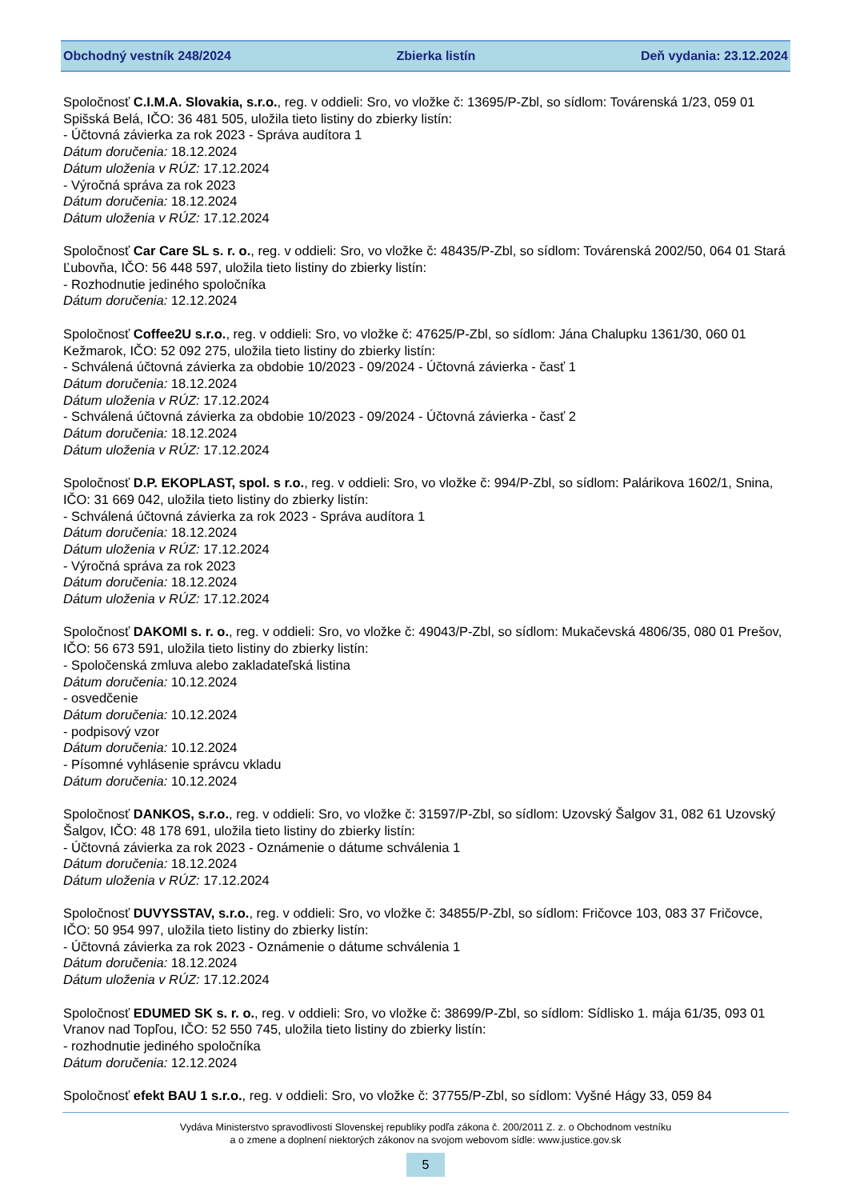Obchodný vestník 248/2024 Zbierka listín Deň vydania: 23.12.2024
Spoločnosť C.I.M.A. Slovakia, s.r.o., reg. v oddieli: Sro, vo vložke č: 13695/P-Zbl, so sídlom: Továrenská 1/23, 059 01 Spišská Belá, IČO: 36 481 505, uložila tieto listiny do zbierky listín:
- Účtovná závierka za rok 2023 - Správa audítora 1
Dátum doručenia: 18.12.2024
Dátum uloženia v RÚZ: 17.12.2024
- Výročná správa za rok 2023
Dátum doručenia: 18.12.2024
Dátum uloženia v RÚZ: 17.12.2024
Spoločnosť Car Care SL s. r. o., reg. v oddieli: Sro, vo vložke č: 48435/P-Zbl, so sídlom: Továrenská 2002/50, 064 01 Stará Ľubovňa, IČO: 56 448 597, uložila tieto listiny do zbierky listín:
- Rozhodnutie jediného spoločníka
Dátum doručenia: 12.12.2024
Spoločnosť Coffee2U s.r.o., reg. v oddieli: Sro, vo vložke č: 47625/P-Zbl, so sídlom: Jána Chalupku 1361/30, 060 01 Kežmarok, IČO: 52 092 275, uložila tieto listiny do zbierky listín:
- Schválená účtovná závierka za obdobie 10/2023 - 09/2024 - Účtovná závierka - časť 1
Dátum doručenia: 18.12.2024
Dátum uloženia v RÚZ: 17.12.2024
- Schválená účtovná závierka za obdobie 10/2023 - 09/2024 - Účtovná závierka - časť 2
Dátum doručenia: 18.12.2024
Dátum uloženia v RÚZ: 17.12.2024
Spoločnosť D.P. EKOPLAST, spol. s r.o., reg. v oddieli: Sro, vo vložke č: 994/P-Zbl, so sídlom: Palárikova 1602/1, Snina, IČO: 31 669 042, uložila tieto listiny do zbierky listín:
- Schválená účtovná závierka za rok 2023 - Správa audítora 1
Dátum doručenia: 18.12.2024
Dátum uloženia v RÚZ: 17.12.2024
- Výročná správa za rok 2023
Dátum doručenia: 18.12.2024
Dátum uloženia v RÚZ: 17.12.2024
Spoločnosť DAKOMI s. r. o., reg. v oddieli: Sro, vo vložke č: 49043/P-Zbl, so sídlom: Mukačevská 4806/35, 080 01 Prešov, IČO: 56 673 591, uložila tieto listiny do zbierky listín:
- Spoločenská zmluva alebo zakladateľská listina
Dátum doručenia: 10.12.2024
- osvedčenie
Dátum doručenia: 10.12.2024
- podpisový vzor
Dátum doručenia: 10.12.2024
- Písomné vyhlásenie správcu vkladu
Dátum doručenia: 10.12.2024
Spoločnosť DANKOS, s.r.o., reg. v oddieli: Sro, vo vložke č: 31597/P-Zbl, so sídlom: Uzovský Šalgov 31, 082 61 Uzovský Šalgov, IČO: 48 178 691, uložila tieto listiny do zbierky listín:
- Účtovná závierka za rok 2023 - Oznámenie o dátume schválenia 1
Dátum doručenia: 18.12.2024
Dátum uloženia v RÚZ: 17.12.2024
Spoločnosť DUVYSSTAV, s.r.o., reg. v oddieli: Sro, vo vložke č: 34855/P-Zbl, so sídlom: Fričovce 103, 083 37 Fričovce, IČO: 50 954 997, uložila tieto listiny do zbierky listín:
- Účtovná závierka za rok 2023 - Oznámenie o dátume schválenia 1
Dátum doručenia: 18.12.2024
Dátum uloženia v RÚZ: 17.12.2024
Spoločnosť EDUMED SK s. r. o., reg. v oddieli: Sro, vo vložke č: 38699/P-Zbl, so sídlom: Sídlisko 1. mája 61/35, 093 01 Vranov nad Topľou, IČO: 52 550 745, uložila tieto listiny do zbierky listín:
- rozhodnutie jediného spoločníka
Dátum doručenia: 12.12.2024
Spoločnosť efekt BAU 1 s.r.o., reg. v oddieli: Sro, vo vložke č: 37755/P-Zbl, so sídlom: Vyšné Hágy 33, 059 84
Vydáva Ministerstvo spravodlivosti Slovenskej republiky podľa zákona č. 200/2011 Z. z. o Obchodnom vestníku
a o zmene a doplnení niektorých zákonov na svojom webovom sídle: www.justice.gov.sk
5